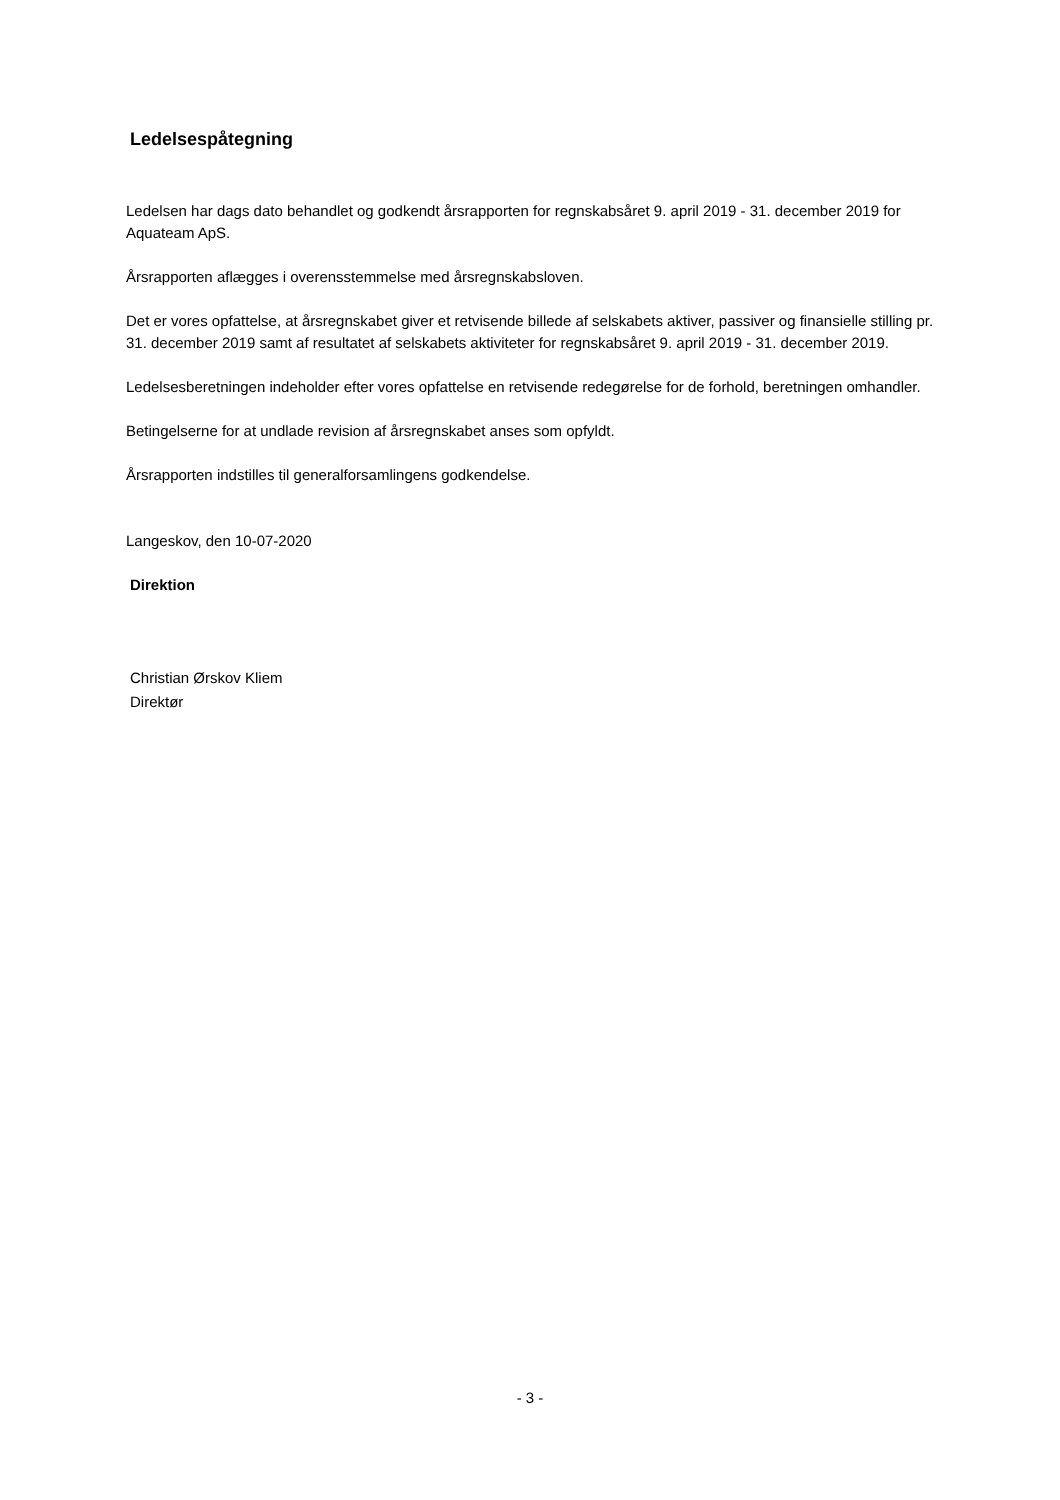Ledelsespåtegning
Ledelsen har dags dato behandlet og godkendt årsrapporten for regnskabsåret 9. april 2019 - 31. december 2019 for Aquateam ApS.
Årsrapporten aflægges i overensstemmelse med årsregnskabsloven.
Det er vores opfattelse, at årsregnskabet giver et retvisende billede af selskabets aktiver, passiver og finansielle stilling pr. 31. december 2019 samt af resultatet af selskabets aktiviteter for regnskabsåret 9. april 2019 - 31. december 2019.
Ledelsesberetningen indeholder efter vores opfattelse en retvisende redegørelse for de forhold, beretningen omhandler.
Betingelserne for at undlade revision af årsregnskabet anses som opfyldt.
Årsrapporten indstilles til generalforsamlingens godkendelse.
Langeskov, den 10-07-2020
Direktion
Christian Ørskov Kliem
Direktør
- 3 -